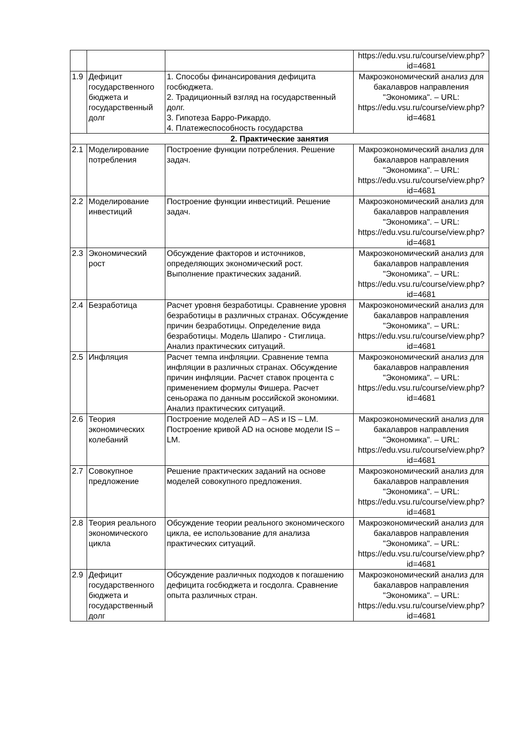| | | | https://edu.vsu.ru/course/view.php?id=4681 |
| 1.9 | Дефицит государственного бюджета и государственный долг | 1. Способы финансирования дефицита госбюджета. 2. Традиционный взгляд на государственный долг. 3. Гипотеза Барро-Рикардо. 4. Платежеспособность государства | Макроэкономический анализ для бакалавров направления "Экономика". – URL: https://edu.vsu.ru/course/view.php?id=4681 |
| 2. Практические занятия | | | |
| 2.1 | Моделирование потребления | Построение функции потребления. Решение задач. | Макроэкономический анализ для бакалавров направления "Экономика". – URL: https://edu.vsu.ru/course/view.php?id=4681 |
| 2.2 | Моделирование инвестиций | Построение функции инвестиций. Решение задач. | Макроэкономический анализ для бакалавров направления "Экономика". – URL: https://edu.vsu.ru/course/view.php?id=4681 |
| 2.3 | Экономический рост | Обсуждение факторов и источников, определяющих экономический рост. Выполнение практических заданий. | Макроэкономический анализ для бакалавров направления "Экономика". – URL: https://edu.vsu.ru/course/view.php?id=4681 |
| 2.4 | Безработица | Расчет уровня безработицы. Сравнение уровня безработицы в различных странах. Обсуждение причин безработицы. Определение вида безработицы. Модель Шапиро - Стиглица. Анализ практических ситуаций. | Макроэкономический анализ для бакалавров направления "Экономика". – URL: https://edu.vsu.ru/course/view.php?id=4681 |
| 2.5 | Инфляция | Расчет темпа инфляции. Сравнение темпа инфляции в различных странах. Обсуждение причин инфляции. Расчет ставок процента с применением формулы Фишера. Расчет сеньоража по данным российской экономики. Анализ практических ситуаций. | Макроэкономический анализ для бакалавров направления "Экономика". – URL: https://edu.vsu.ru/course/view.php?id=4681 |
| 2.6 | Теория экономических колебаний | Построение моделей AD – AS и IS – LM. Построение кривой AD на основе модели IS – LM. | Макроэкономический анализ для бакалавров направления "Экономика". – URL: https://edu.vsu.ru/course/view.php?id=4681 |
| 2.7 | Совокупное предложение | Решение практических заданий на основе моделей совокупного предложения. | Макроэкономический анализ для бакалавров направления "Экономика". – URL: https://edu.vsu.ru/course/view.php?id=4681 |
| 2.8 | Теория реального экономического цикла | Обсуждение теории реального экономического цикла, ее использование для анализа практических ситуаций. | Макроэкономический анализ для бакалавров направления "Экономика". – URL: https://edu.vsu.ru/course/view.php?id=4681 |
| 2.9 | Дефицит государственного бюджета и государственный долг | Обсуждение различных подходов к погашению дефицита госбюджета и госдолга. Сравнение опыта различных стран. | Макроэкономический анализ для бакалавров направления "Экономика". – URL: https://edu.vsu.ru/course/view.php?id=4681 |